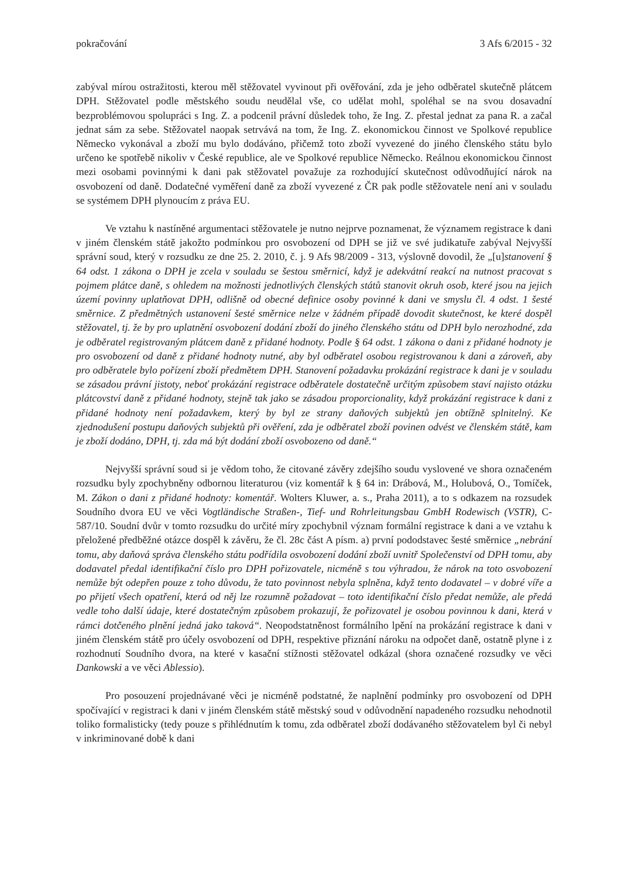pokračování 3 Afs 6/2015 - 32
zabýval mírou ostražitosti, kterou měl stěžovatel vyvinout při ověřování, zda je jeho odběratel skutečně plátcem DPH. Stěžovatel podle městského soudu neudělal vše, co udělat mohl, spoléhal se na svou dosavadní bezproblémovou spolupráci s Ing. Z. a podcenil právní důsledek toho, že Ing. Z. přestal jednat za pana R. a začal jednat sám za sebe. Stěžovatel naopak setrvává na tom, že Ing. Z. ekonomickou činnost ve Spolkové republice Německo vykonával a zboží mu bylo dodáváno, přičemž toto zboží vyvezené do jiného členského státu bylo určeno ke spotřebě nikoliv v České republice, ale ve Spolkové republice Německo. Reálnou ekonomickou činnost mezi osobami povinnými k dani pak stěžovatel považuje za rozhodující skutečnost odůvodňující nárok na osvobození od daně. Dodatečné vyměření daně za zboží vyvezené z ČR pak podle stěžovatele není ani v souladu se systémem DPH plynoucím z práva EU.
Ve vztahu k nastíněné argumentaci stěžovatele je nutno nejprve poznamenat, že významem registrace k dani v jiném členském státě jakožto podmínkou pro osvobození od DPH se již ve své judikatuře zabýval Nejvyšší správní soud, který v rozsudku ze dne 25. 2. 2010, č. j. 9 Afs 98/2009 - 313, výslovně dovodil, že „[u]stanovení § 64 odst. 1 zákona o DPH je zcela v souladu se šestou směrnicí, když je adekvátní reakcí na nutnost pracovat s pojmem plátce daně, s ohledem na možnosti jednotlivých členských států stanovit okruh osob, které jsou na jejich území povinny uplatňovat DPH, odlišně od obecné definice osoby povinné k dani ve smyslu čl. 4 odst. 1 šesté směrnice. Z předmětných ustanovení šesté směrnice nelze v žádném případě dovodit skutečnost, ke které dospěl stěžovatel, tj. že by pro uplatnění osvobození dodání zboží do jiného členského státu od DPH bylo nerozhodné, zda je odběratel registrovaným plátcem daně z přidané hodnoty. Podle § 64 odst. 1 zákona o dani z přidané hodnoty je pro osvobození od daně z přidané hodnoty nutné, aby byl odběratel osobou registrovanou k dani a zároveň, aby pro odběratele bylo pořízení zboží předmětem DPH. Stanovení požadavku prokázání registrace k dani je v souladu se zásadou právní jistoty, neboť prokázání registrace odběratele dostatečně určitým způsobem staví najisto otázku plátcovství daně z přidané hodnoty, stejně tak jako se zásadou proporcionality, když prokázání registrace k dani z přidané hodnoty není požadavkem, který by byl ze strany daňových subjektů jen obtížně splnitelný. Ke zjednodušení postupu daňových subjektů při ověření, zda je odběratel zboží povinen odvést ve členském státě, kam je zboží dodáno, DPH, tj. zda má být dodání zboží osvobozeno od daně.“
Nejvyšší správní soud si je vědom toho, že citované závěry zdejšího soudu vyslovené ve shora označeném rozsudku byly zpochybněny odbornou literaturou (viz komentář k § 64 in: Drábová, M., Holubová, O., Tomíček, M. Zákon o dani z přidané hodnoty: komentář. Wolters Kluwer, a. s., Praha 2011), a to s odkazem na rozsudek Soudního dvora EU ve věci Vogtländische Straßen-, Tief- und Rohrleitungsbau GmbH Rodewisch (VSTR), C-587/10. Soudní dvůr v tomto rozsudku do určité míry zpochybnil význam formální registrace k dani a ve vztahu k přeložené předběžné otázce dospěl k závěru, že čl. 28c část A písm. a) první pododstavec šesté směrnice „nebrání tomu, aby daňová správa členského státu podřídila osvobození dodání zboží uvnitř Společenství od DPH tomu, aby dodavatel předal identifikační číslo pro DPH pořizovatele, nicméně s tou výhradou, že nárok na toto osvobození nemůže být odepřen pouze z toho důvodu, že tato povinnost nebyla splněna, když tento dodavatel – v dobré víře a po přijetí všech opatření, která od něj lze rozumně požadovat – toto identifikační číslo předat nemůže, ale předá vedle toho další údaje, které dostatečným způsobem prokazují, že pořizovatel je osobou povinnou k dani, která v rámci dotčeného plnění jedná jako taková“. Neopodstatněnost formálního lpění na prokázání registrace k dani v jiném členském státě pro účely osvobození od DPH, respektive přiznání nároku na odpočet daně, ostatně plyne i z rozhodnutí Soudního dvora, na které v kasační stížnosti stěžovatel odkázal (shora označené rozsudky ve věci Dankowski a ve věci Ablessio).
Pro posouzení projednávané věci je nicméně podstatné, že naplnění podmínky pro osvobození od DPH spočívající v registraci k dani v jiném členském státě městský soud v odůvodnění napadeného rozsudku nehodnotil toliko formalisticky (tedy pouze s přihlédnutím k tomu, zda odběratel zboží dodávaného stěžovatelem byl či nebyl v inkriminované době k dani